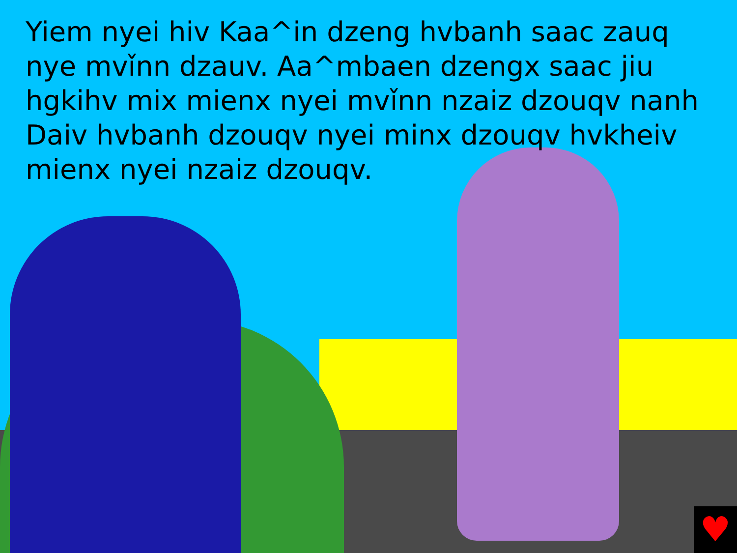Yiem nyei hiv Kaa^in dzeng hvbanh saac zauq nye mvǐnn dzauv. Aa^mbaen dzengx saac jiu hgkihv mix mienx nyei mvǐnn nzaiz dzouqv nanh Daiv hvbanh dzouqv nyei minx dzouqv hvkheiv
mienx nyei nzaiz dzouqv.
♥